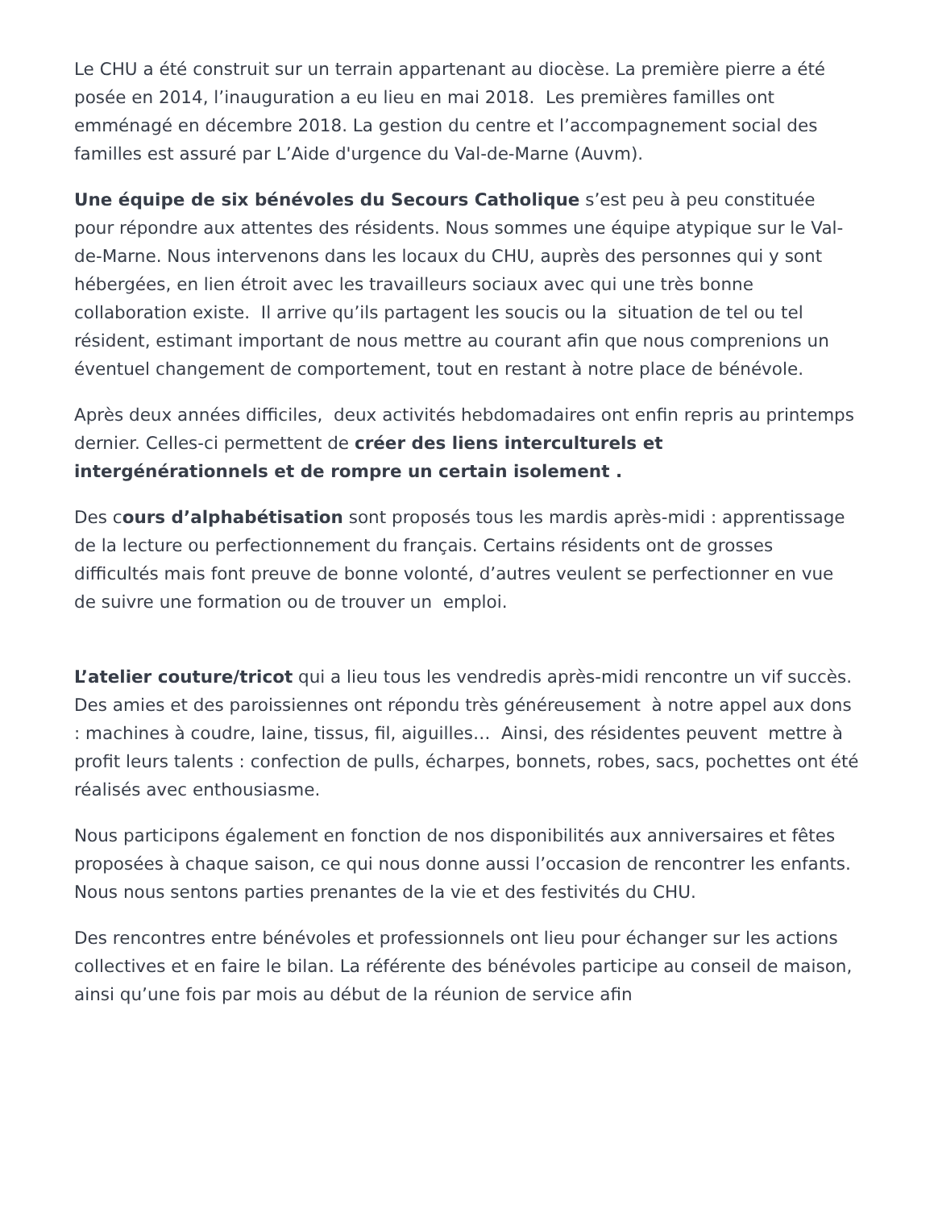Le CHU a été construit sur un terrain appartenant au diocèse. La première pierre a été posée en 2014, l’inauguration a eu lieu en mai 2018. Les premières familles ont emménagé en décembre 2018. La gestion du centre et l’accompagnement social des familles est assuré par L’Aide d'urgence du Val-de-Marne (Auvm).
Une équipe de six bénévoles du Secours Catholique s’est peu à peu constituée pour répondre aux attentes des résidents. Nous sommes une équipe atypique sur le Val-de-Marne. Nous intervenons dans les locaux du CHU, auprès des personnes qui y sont hébergées, en lien étroit avec les travailleurs sociaux avec qui une très bonne collaboration existe. Il arrive qu’ils partagent les soucis ou la situation de tel ou tel résident, estimant important de nous mettre au courant afin que nous comprenions un éventuel changement de comportement, tout en restant à notre place de bénévole.
Après deux années difficiles, deux activités hebdomadaires ont enfin repris au printemps dernier. Celles-ci permettent de créer des liens interculturels et intergénérationnels et de rompre un certain isolement .
Des cours d’alphabétisation sont proposés tous les mardis après-midi : apprentissage de la lecture ou perfectionnement du français. Certains résidents ont de grosses difficultés mais font preuve de bonne volonté, d’autres veulent se perfectionner en vue de suivre une formation ou de trouver un emploi.
L’atelier couture/tricot qui a lieu tous les vendredis après-midi rencontre un vif succès. Des amies et des paroissiennes ont répondu très généreusement à notre appel aux dons : machines à coudre, laine, tissus, fil, aiguilles… Ainsi, des résidentes peuvent mettre à profit leurs talents : confection de pulls, écharpes, bonnets, robes, sacs, pochettes ont été réalisés avec enthousiasme.
Nous participons également en fonction de nos disponibilités aux anniversaires et fêtes proposées à chaque saison, ce qui nous donne aussi l’occasion de rencontrer les enfants. Nous nous sentons parties prenantes de la vie et des festivités du CHU.
Des rencontres entre bénévoles et professionnels ont lieu pour échanger sur les actions collectives et en faire le bilan. La référente des bénévoles participe au conseil de maison, ainsi qu’une fois par mois au début de la réunion de service afin